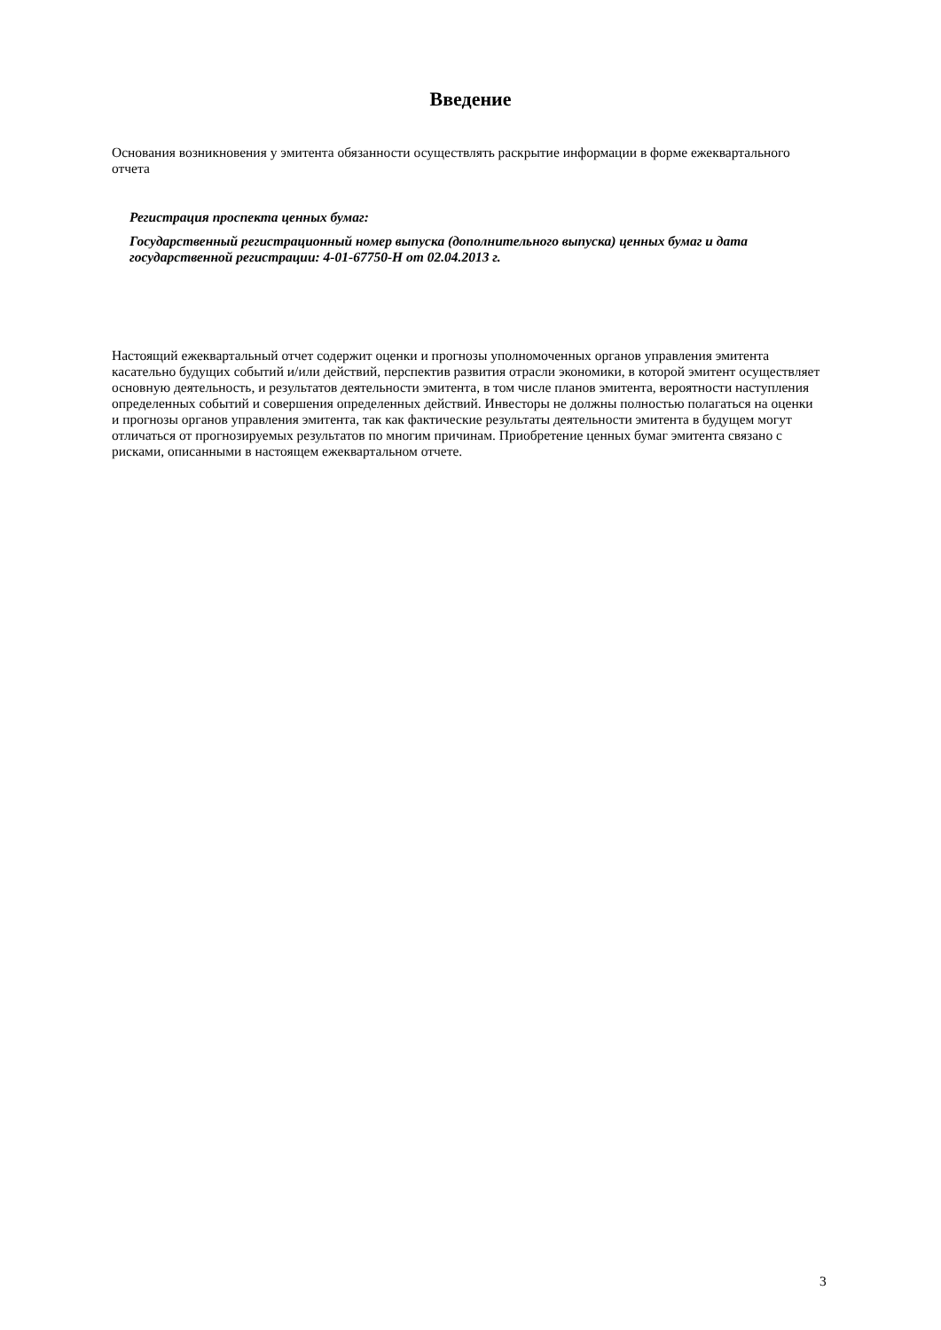Введение
Основания возникновения у эмитента обязанности осуществлять раскрытие информации в форме ежеквартального отчета
Регистрация проспекта ценных бумаг:
Государственный регистрационный номер выпуска (дополнительного выпуска) ценных бумаг и дата государственной регистрации: 4-01-67750-H от 02.04.2013 г.
Настоящий ежеквартальный отчет содержит оценки и прогнозы уполномоченных органов управления эмитента касательно будущих событий и/или действий, перспектив развития отрасли экономики, в которой эмитент осуществляет основную деятельность, и результатов деятельности эмитента, в том числе планов эмитента, вероятности наступления определенных событий и совершения определенных действий. Инвесторы не должны полностью полагаться на оценки и прогнозы органов управления эмитента, так как фактические результаты деятельности эмитента в будущем могут отличаться от прогнозируемых результатов по многим причинам. Приобретение ценных бумаг эмитента связано с рисками, описанными в настоящем ежеквартальном отчете.
3